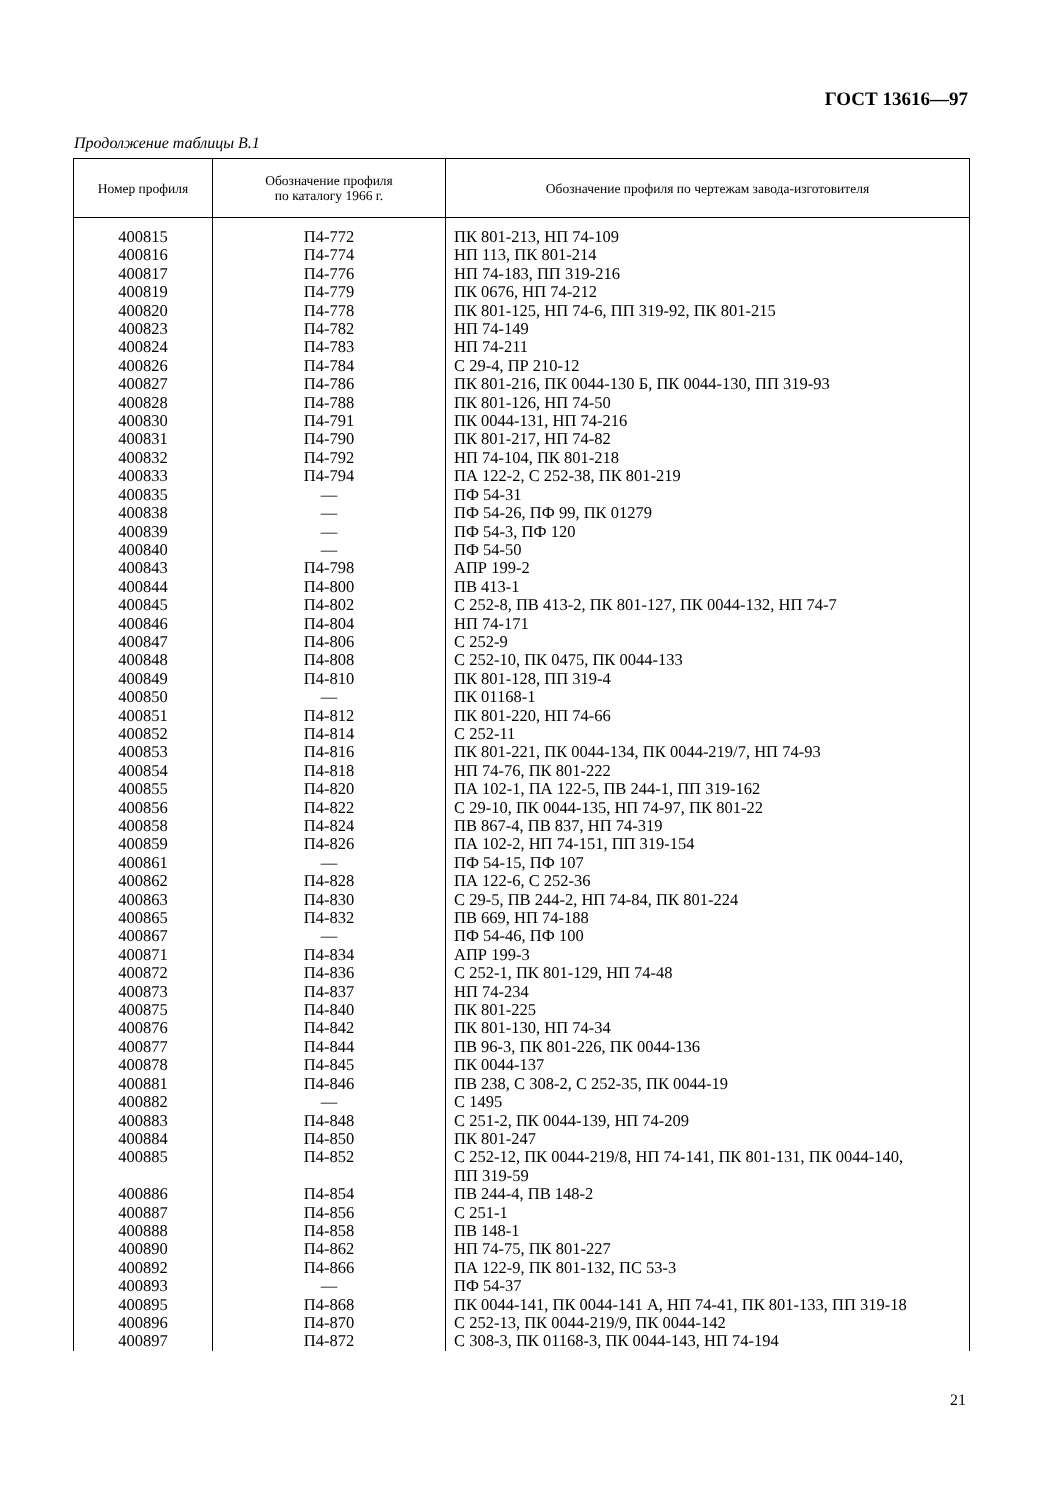ГОСТ 13616—97
Продолжение таблицы В.1
| Номер профиля | Обозначение профиля по каталогу 1966 г. | Обозначение профиля по чертежам завода-изготовителя |
| --- | --- | --- |
| 400815 400816 400817 400819 400820 400823 400824 400826 400827 400828 400830 400831 400832 400833 400835 400838 400839 400840 400843 400844 400845 400846 400847 400848 400849 400850 400851 400852 400853 400854 400855 400856 400858 400859 400861 400862 400863 400865 400867 400871 400872 400873 400875 400876 400877 400878 400881 400882 400883 400884 400885 400886 400887 400888 400890 400892 400893 400895 400896 400897 | П4-772 П4-774 П4-776 П4-779 П4-778 П4-782 П4-783 П4-784 П4-786 П4-788 П4-791 П4-790 П4-792 П4-794 — — — — П4-798 П4-800 П4-802 П4-804 П4-806 П4-808 П4-810 — П4-812 П4-814 П4-816 П4-818 П4-820 П4-822 П4-824 П4-826 — П4-828 П4-830 П4-832 — П4-834 П4-836 П4-837 П4-840 П4-842 П4-844 П4-845 П4-846 — П4-848 П4-850 П4-852 П4-854 П4-856 П4-858 П4-862 П4-866 — П4-868 П4-870 П4-872 | ПК 801-213, НП 74-109 НП 113, ПК 801-214 НП 74-183, ПП 319-216 ПК 0676, НП 74-212 ПК 801-125, НП 74-6, ПП 319-92, ПК 801-215 НП 74-149 НП 74-211 С 29-4, ПР 210-12 ПК 801-216, ПК 0044-130 Б, ПК 0044-130, ПП 319-93 ПК 801-126, НП 74-50 ПК 0044-131, НП 74-216 ПК 801-217, НП 74-82 НП 74-104, ПК 801-218 ПА 122-2, С 252-38, ПК 801-219 ПФ 54-31 ПФ 54-26, ПФ 99, ПК 01279 ПФ 54-3, ПФ 120 ПФ 54-50 АПР 199-2 ПВ 413-1 С 252-8, ПВ 413-2, ПК 801-127, ПК 0044-132, НП 74-7 НП 74-171 С 252-9 С 252-10, ПК 0475, ПК 0044-133 ПК 801-128, ПП 319-4 ПК 01168-1 ПК 801-220, НП 74-66 С 252-11 ПК 801-221, ПК 0044-134, ПК 0044-219/7, НП 74-93 НП 74-76, ПК 801-222 ПА 102-1, ПА 122-5, ПВ 244-1, ПП 319-162 С 29-10, ПК 0044-135, НП 74-97, ПК 801-22 ПВ 867-4, ПВ 837, НП 74-319 ПА 102-2, НП 74-151, ПП 319-154 ПФ 54-15, ПФ 107 ПА 122-6, С 252-36 С 29-5, ПВ 244-2, НП 74-84, ПК 801-224 ПВ 669, НП 74-188 ПФ 54-46, ПФ 100 АПР 199-3 С 252-1, ПК 801-129, НП 74-48 НП 74-234 ПК 801-225 ПК 801-130, НП 74-34 ПВ 96-3, ПК 801-226, ПК 0044-136 ПК 0044-137 ПВ 238, С 308-2, С 252-35, ПК 0044-19 С 1495 С 251-2, ПК 0044-139, НП 74-209 ПК 801-247 С 252-12, ПК 0044-219/8, НП 74-141, ПК 801-131, ПК 0044-140, ПП 319-59 ПВ 244-4, ПВ 148-2 С 251-1 ПВ 148-1 НП 74-75, ПК 801-227 ПА 122-9, ПК 801-132, ПС 53-3 ПФ 54-37 ПК 0044-141, ПК 0044-141 А, НП 74-41, ПК 801-133, ПП 319-18 С 252-13, ПК 0044-219/9, ПК 0044-142 С 308-3, ПК 01168-3, ПК 0044-143, НП 74-194 |
21